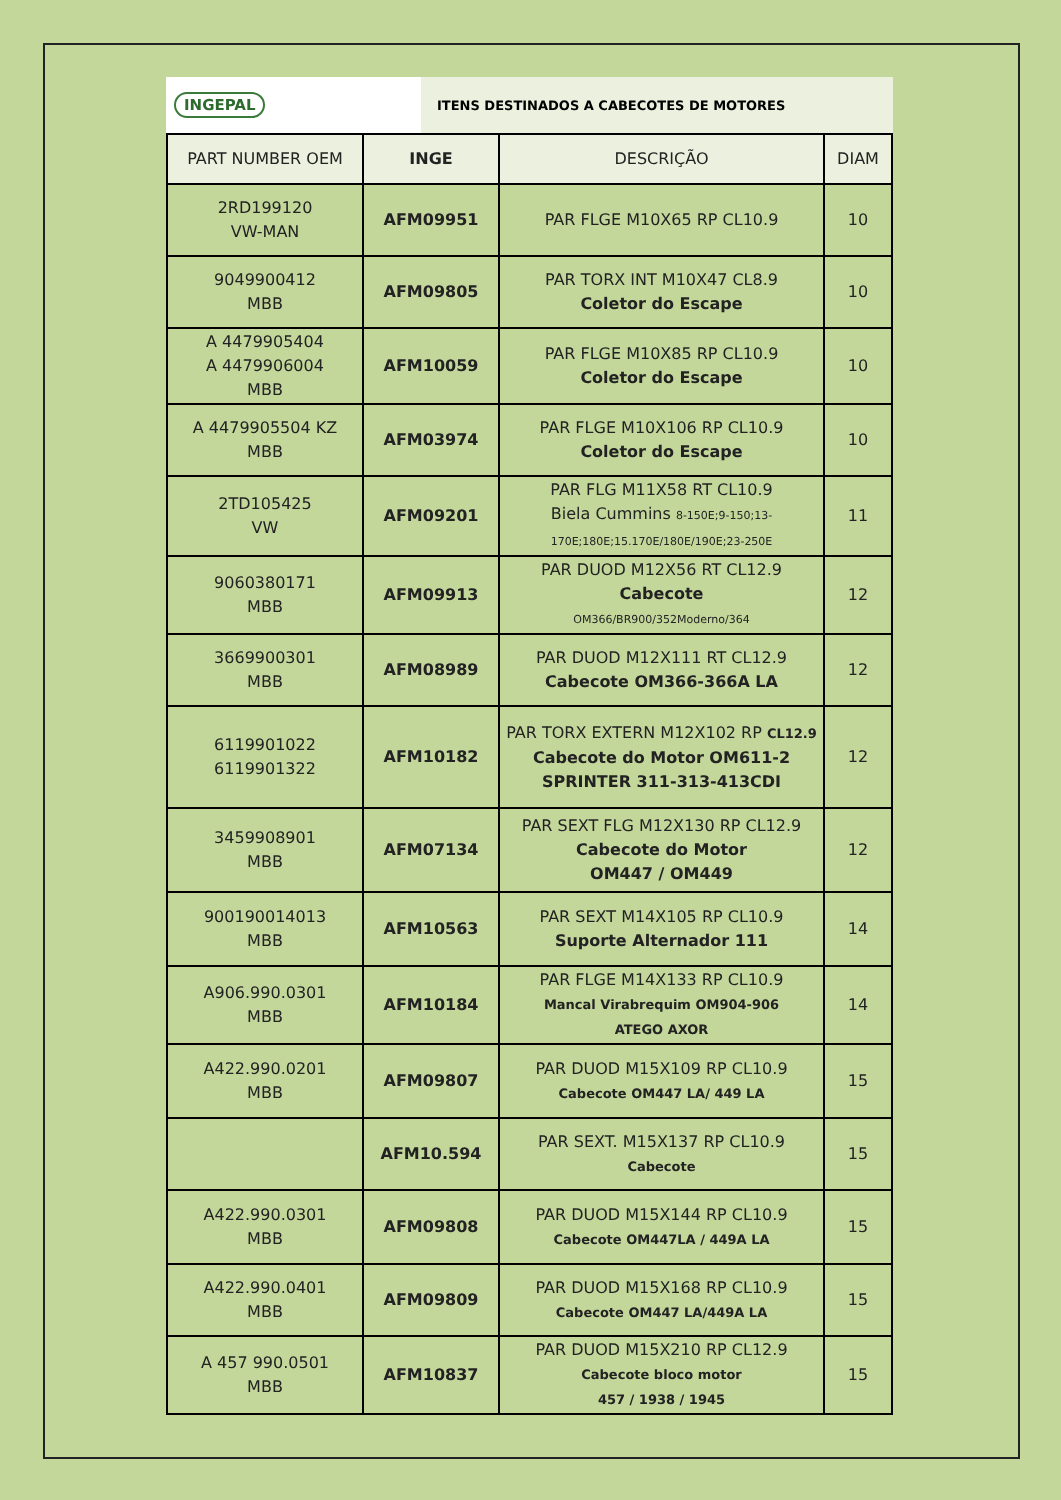INGEPAL
ITENS DESTINADOS A CABECOTES DE MOTORES
| PART NUMBER OEM | INGE | DESCRIÇÃO | DIAM |
| --- | --- | --- | --- |
| 2RD199120 VW-MAN | AFM09951 | PAR FLGE M10X65 RP CL10.9 | 10 |
| 9049900412 MBB | AFM09805 | PAR TORX INT M10X47 CL8.9 Coletor do Escape | 10 |
| A 4479905404 A 4479906004 MBB | AFM10059 | PAR FLGE M10X85 RP CL10.9 Coletor do Escape | 10 |
| A 4479905504 KZ MBB | AFM03974 | PAR FLGE M10X106 RP CL10.9 Coletor do Escape | 10 |
| 2TD105425 VW | AFM09201 | PAR FLG M11X58 RT CL10.9 Biela Cummins 8-150E;9-150;13-170E;180E;15.170E/180E/190E;23-250E | 11 |
| 9060380171 MBB | AFM09913 | PAR DUOD M12X56 RT CL12.9 Cabecote OM366/BR900/352Moderno/364 | 12 |
| 3669900301 MBB | AFM08989 | PAR DUOD M12X111 RT CL12.9 Cabecote OM366-366A LA | 12 |
| 6119901022 6119901322 | AFM10182 | PAR TORX EXTERN M12X102 RP CL12.9 Cabecote do Motor OM611-2 SPRINTER 311-313-413CDI | 12 |
| 3459908901 MBB | AFM07134 | PAR SEXT FLG M12X130 RP CL12.9 Cabecote do Motor OM447 / OM449 | 12 |
| 900190014013 MBB | AFM10563 | PAR SEXT M14X105 RP CL10.9 Suporte Alternador 111 | 14 |
| A906.990.0301 MBB | AFM10184 | PAR FLGE M14X133 RP CL10.9 Mancal Virabrequim OM904-906 ATEGO AXOR | 14 |
| A422.990.0201 MBB | AFM09807 | PAR DUOD M15X109 RP CL10.9 Cabecote OM447 LA/ 449 LA | 15 |
| | AFM10.594 | PAR SEXT. M15X137 RP CL10.9 Cabecote | 15 |
| A422.990.0301 MBB | AFM09808 | PAR DUOD M15X144 RP CL10.9 Cabecote OM447LA / 449A LA | 15 |
| A422.990.0401 MBB | AFM09809 | PAR DUOD M15X168 RP CL10.9 Cabecote OM447 LA/449A LA | 15 |
| A 457 990.0501 MBB | AFM10837 | PAR DUOD M15X210 RP CL12.9 Cabecote bloco motor 457 / 1938 / 1945 | 15 |